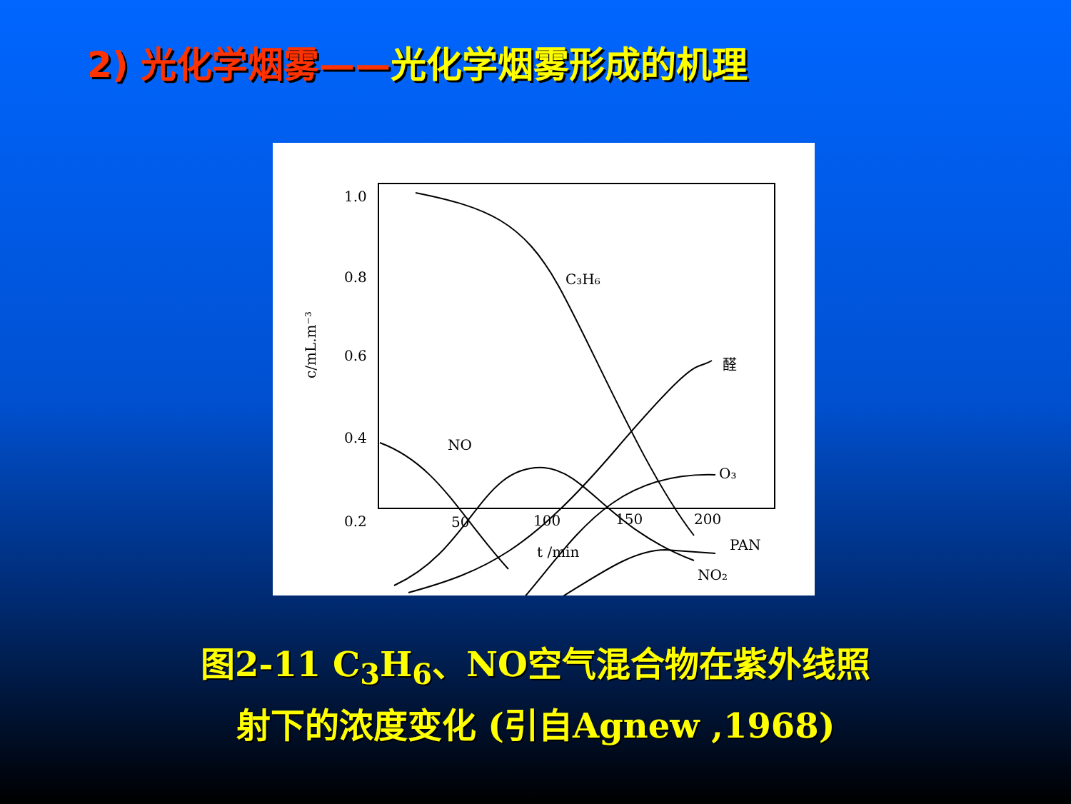2) 光化学烟雾——光化学烟雾形成的机理
1.0
0.8
0.6
0.4
0.2
c/mL.m⁻³
50
100
150
200
t /min
C₃H₆
醛
NO
O₃
PAN
NO₂
图2-11 C<sub>3</sub>H<sub>6</sub>、NO空气混合物在紫外线照
射下的浓度变化 (引自Agnew ,1968)